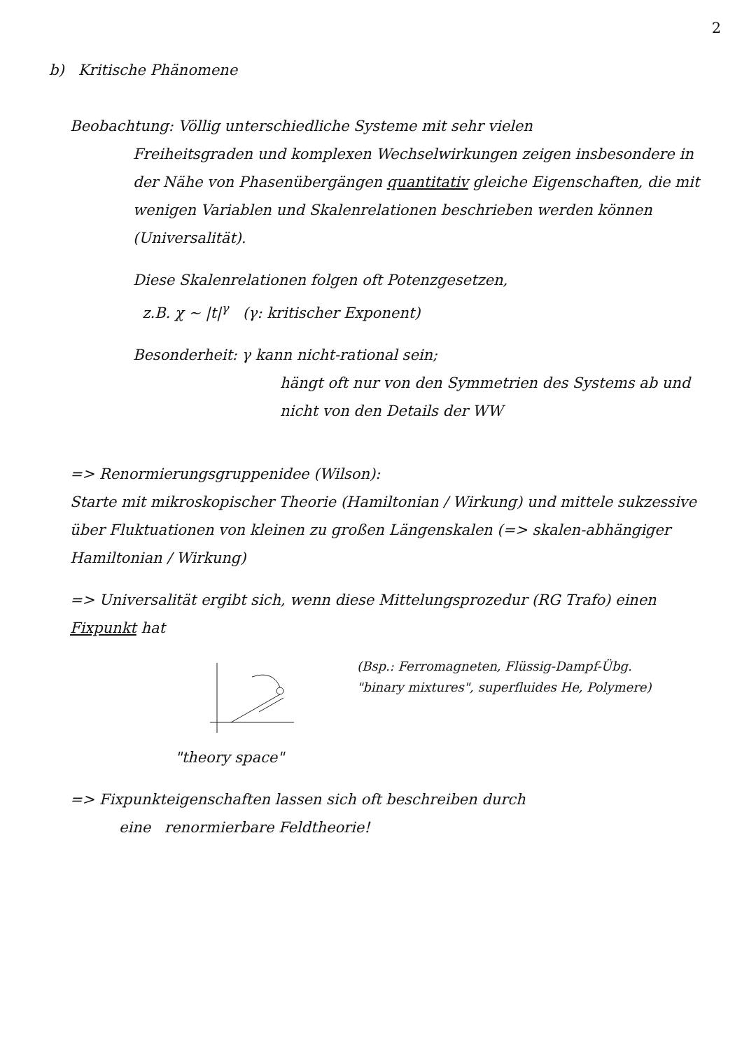2
b) Kritische Phänomene
Beobachtung: Völlig unterschiedliche Systeme mit sehr vielen
Freiheitsgraden und komplexen Wechselwirkungen zeigen insbesondere in der Nähe von Phasenübergängen quantitativ gleiche Eigenschaften, die mit wenigen Variablen und Skalenrelationen beschrieben werden können (Universalität).
Diese Skalenrelationen folgen oft Potenzgesetzen,
z.B. χ ~ |t|<sup>γ</sup> (γ: kritischer Exponent)
Besonderheit: γ kann nicht-rational sein;
hängt oft nur von den Symmetrien des Systems ab und nicht von den Details der WW
=> Renormierungsgruppenidee (Wilson):
Starte mit mikroskopischer Theorie (Hamiltonian / Wirkung) und mittele sukzessive über Fluktuationen von kleinen zu großen Längenskalen (=> skalen-abhängiger Hamiltonian / Wirkung)
=> Universalität ergibt sich, wenn diese Mittelungsprozedur (RG Trafo) einen Fixpunkt hat
"theory space"
(Bsp.: Ferromagneten, Flüssig-Dampf-Übg.
"binary mixtures", superfluides He, Polymere)
=> Fixpunkteigenschaften lassen sich oft beschreiben durch
eine renormierbare Feldtheorie!